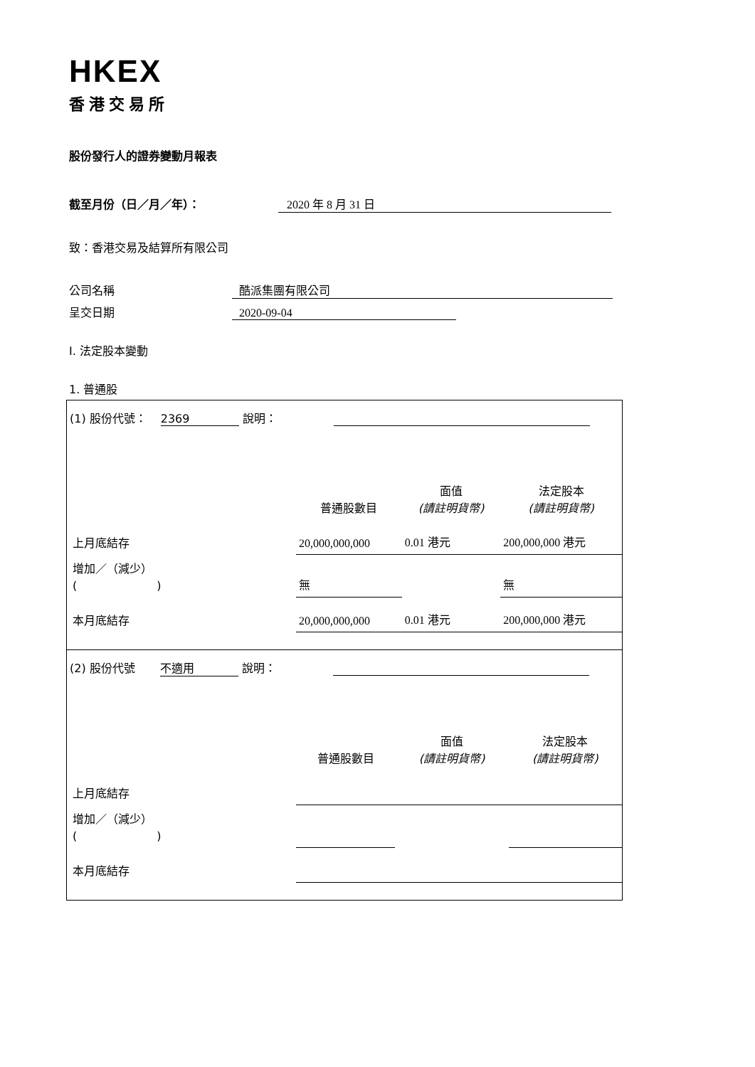HKEX
香港交易所
股份發行人的證券變動月報表
截至月份（日／月／年）： 2020 年 8 月 31 日
致：香港交易及結算所有限公司
公司名稱 酷派集團有限公司
呈交日期 2020-09-04
I. 法定股本變動
1. 普通股
(1) 股份代號： 2369 說明：
| | 普通股數目 | 面值 (請註明貨幣) | 法定股本 (請註明貨幣) |
| 上月底結存 | 20,000,000,000 | 0.01 港元 | 200,000,000 港元 |
| 增加／（減少） ( ) | 無 | | 無 |
| 本月底結存 | 20,000,000,000 | 0.01 港元 | 200,000,000 港元 |
(2) 股份代號 不適用 說明：
| | 普通股數目 | 面值 (請註明貨幣) | 法定股本 (請註明貨幣) |
| 上月底結存 | | | |
| 增加／（減少） ( ) | | | |
| 本月底結存 | | | |